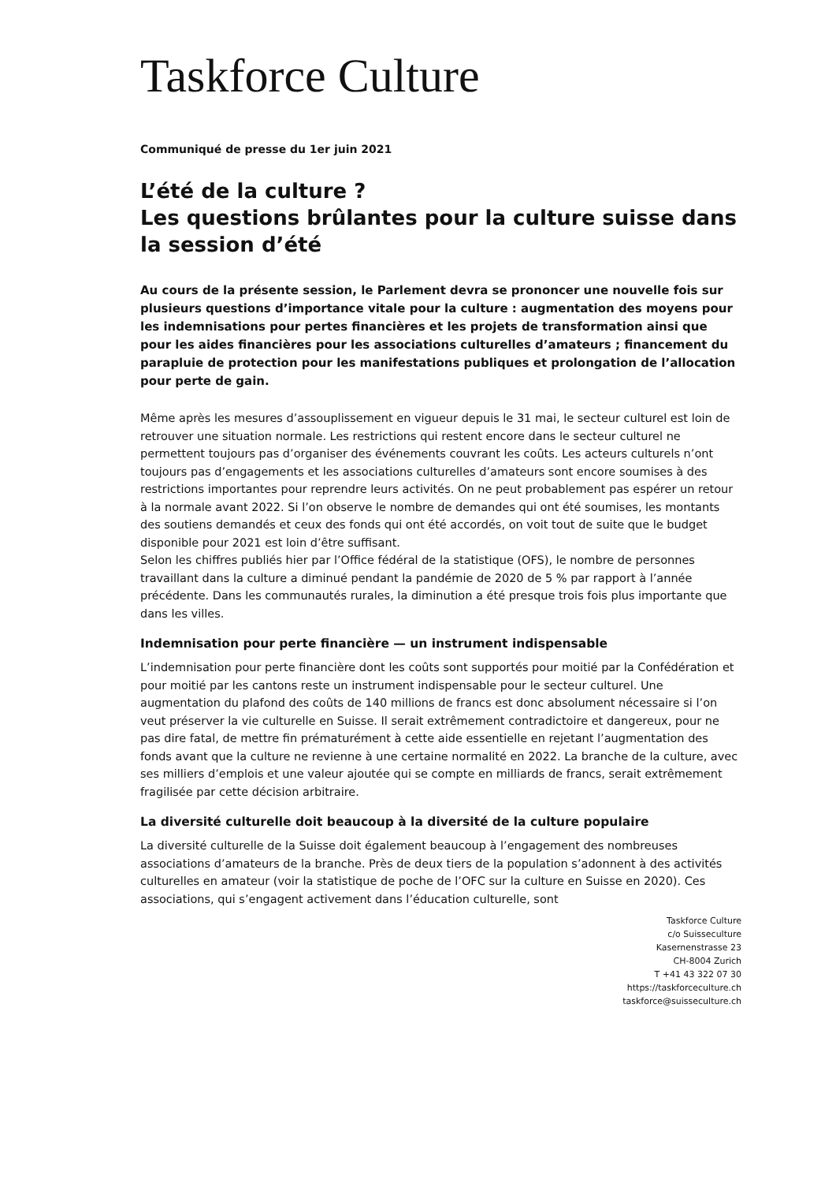Taskforce Culture
Communiqué de presse du 1er juin 2021
L’été de la culture ?
Les questions brûlantes pour la culture suisse dans la session d’été
Au cours de la présente session, le Parlement devra se prononcer une nouvelle fois sur plusieurs questions d’importance vitale pour la culture : augmentation des moyens pour les indemnisations pour pertes financières et les projets de transformation ainsi que pour les aides financières pour les associations culturelles d’amateurs ; financement du parapluie de protection pour les manifestations publiques et prolongation de l’allocation pour perte de gain.
Même après les mesures d’assouplissement en vigueur depuis le 31 mai, le secteur culturel est loin de retrouver une situation normale. Les restrictions qui restent encore dans le secteur culturel ne permettent toujours pas d’organiser des événements couvrant les coûts. Les acteurs culturels n’ont toujours pas d’engagements et les associations culturelles d’amateurs sont encore soumises à des restrictions importantes pour reprendre leurs activités. On ne peut probablement pas espérer un retour à la normale avant 2022. Si l’on observe le nombre de demandes qui ont été soumises, les montants des soutiens demandés et ceux des fonds qui ont été accordés, on voit tout de suite que le budget disponible pour 2021 est loin d’être suffisant.
Selon les chiffres publiés hier par l’Office fédéral de la statistique (OFS), le nombre de personnes travaillant dans la culture a diminué pendant la pandémie de 2020 de 5 % par rapport à l’année précédente. Dans les communautés rurales, la diminution a été presque trois fois plus importante que dans les villes.
Indemnisation pour perte financière — un instrument indispensable
L’indemnisation pour perte financière dont les coûts sont supportés pour moitié par la Confédération et pour moitié par les cantons reste un instrument indispensable pour le secteur culturel. Une augmentation du plafond des coûts de 140 millions de francs est donc absolument nécessaire si l’on veut préserver la vie culturelle en Suisse. Il serait extrêmement contradictoire et dangereux, pour ne pas dire fatal, de mettre fin prématurément à cette aide essentielle en rejetant l’augmentation des fonds avant que la culture ne revienne à une certaine normalité en 2022. La branche de la culture, avec ses milliers d’emplois et une valeur ajoutée qui se compte en milliards de francs, serait extrêmement fragilisée par cette décision arbitraire.
La diversité culturelle doit beaucoup à la diversité de la culture populaire
La diversité culturelle de la Suisse doit également beaucoup à l’engagement des nombreuses associations d’amateurs de la branche. Près de deux tiers de la population s’adonnent à des activités culturelles en amateur (voir la statistique de poche de l’OFC sur la culture en Suisse en 2020). Ces associations, qui s’engagent activement dans l’éducation culturelle, sont
Taskforce Culture
c/o Suisseculture
Kasernenstrasse 23
CH-8004 Zurich
T +41 43 322 07 30
https://taskforceculture.ch
taskforce@suisseculture.ch